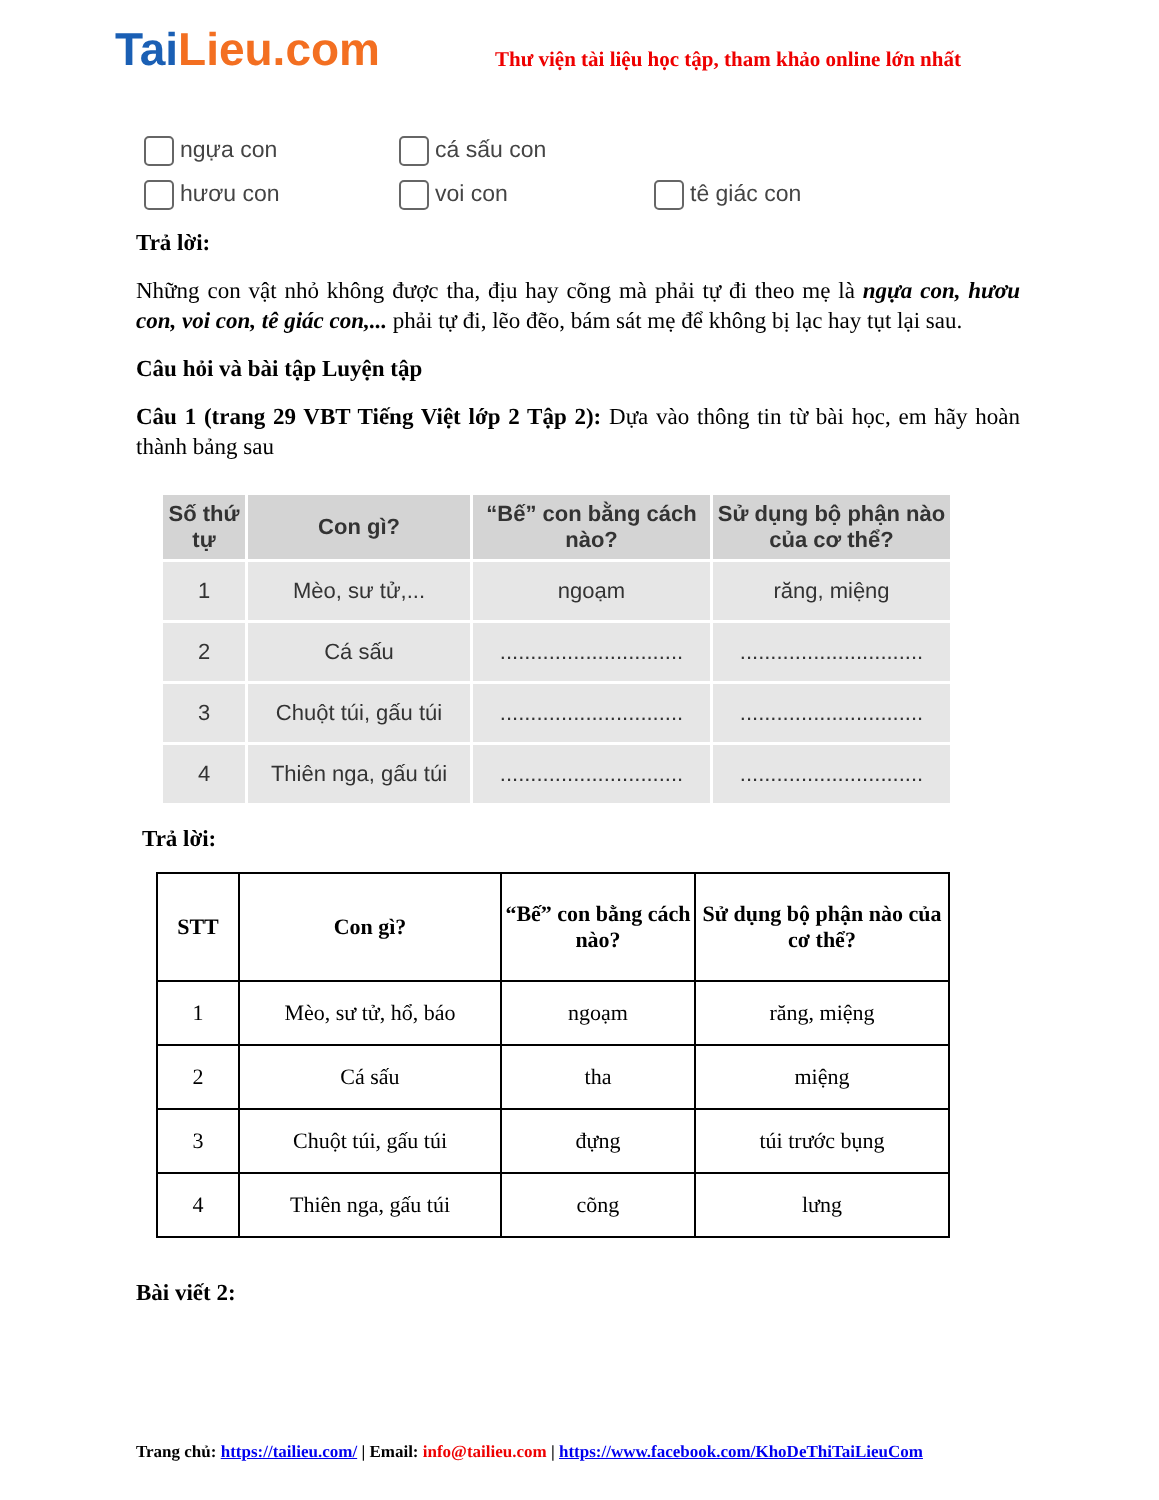TaiLieu.com
Thư viện tài liệu học tập, tham khảo online lớn nhất
ngựa con cá sấu con
hươu con voi con tê giác con
Trả lời:
Những con vật nhỏ không được tha, địu hay cõng mà phải tự đi theo mẹ là ngựa con, hươu con, voi con, tê giác con,... phải tự đi, lẽo đẽo, bám sát mẹ để không bị lạc hay tụt lại sau.
Câu hỏi và bài tập Luyện tập
Câu 1 (trang 29 VBT Tiếng Việt lớp 2 Tập 2): Dựa vào thông tin từ bài học, em hãy hoàn thành bảng sau
| Số thứ tự | Con gì? | “Bế” con bằng cách nào? | Sử dụng bộ phận nào của cơ thể? |
| --- | --- | --- | --- |
| 1 | Mèo, sư tử,... | ngoạm | răng, miệng |
| 2 | Cá sấu | .............................. | .............................. |
| 3 | Chuột túi, gấu túi | .............................. | .............................. |
| 4 | Thiên nga, gấu túi | .............................. | .............................. |
Trả lời:
| STT | Con gì? | “Bế” con bằng cách nào? | Sử dụng bộ phận nào của cơ thể? |
| --- | --- | --- | --- |
| 1 | Mèo, sư tử, hổ, báo | ngoạm | răng, miệng |
| 2 | Cá sấu | tha | miệng |
| 3 | Chuột túi, gấu túi | đựng | túi trước bụng |
| 4 | Thiên nga, gấu túi | cõng | lưng |
Bài viết 2:
Trang chủ: https://tailieu.com/ | Email: info@tailieu.com | https://www.facebook.com/KhoDeThiTaiLieuCom